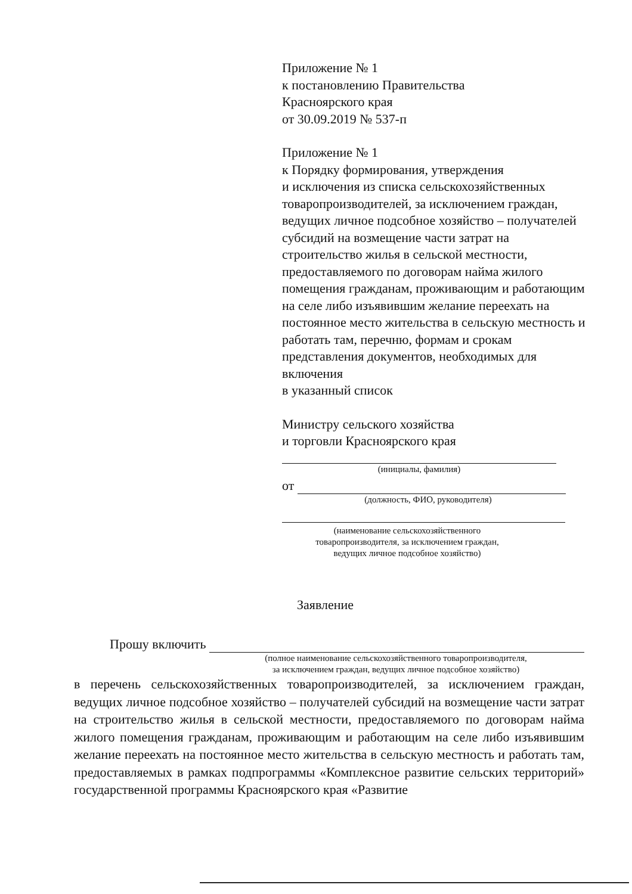Приложение № 1
к постановлению Правительства
Красноярского края
от 30.09.2019 № 537-п
Приложение № 1
к Порядку формирования, утверждения
и исключения из списка сельскохозяйственных товаропроизводителей, за исключением граждан, ведущих личное подсобное хозяйство – получателей субсидий на возмещение части затрат на строительство жилья в сельской местности, предоставляемого по договорам найма жилого помещения гражданам, проживающим и работающим на селе либо изъявившим желание переехать на постоянное место жительства в сельскую местность и работать там, перечню, формам и срокам представления документов, необходимых для включения
в указанный список
Министру сельского хозяйства
и торговли Красноярского края
(инициалы, фамилия)
от
(должность, ФИО, руководителя)
(наименование сельскохозяйственного
товаропроизводителя, за исключением граждан,
ведущих личное подсобное хозяйство)
Заявление
Прошу включить
(полное наименование сельскохозяйственного товаропроизводителя,
за исключением граждан, ведущих личное подсобное хозяйство)
в перечень сельскохозяйственных товаропроизводителей, за исключением граждан, ведущих личное подсобное хозяйство – получателей субсидий на возмещение части затрат на строительство жилья в сельской местности, предоставляемого по договорам найма жилого помещения гражданам, проживающим и работающим на селе либо изъявившим желание переехать на постоянное место жительства в сельскую местность и работать там, предоставляемых в рамках подпрограммы «Комплексное развитие сельских территорий» государственной программы Красноярского края «Развитие